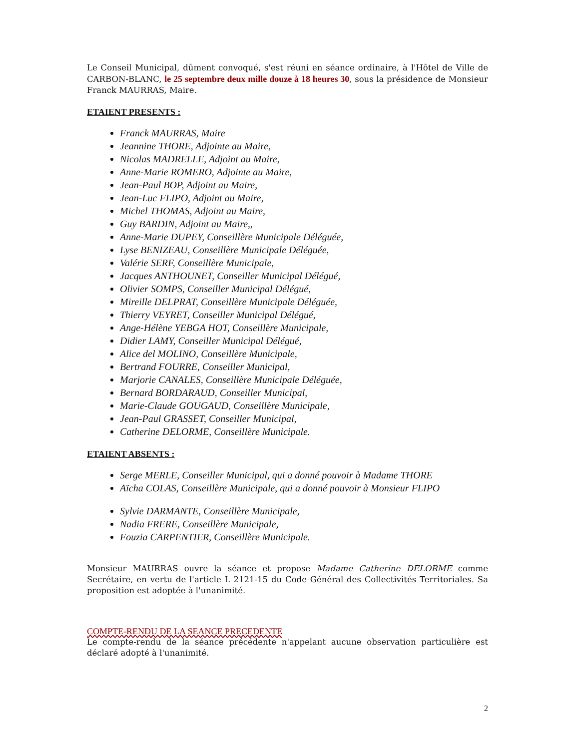Le Conseil Municipal, dûment convoqué, s'est réuni en séance ordinaire, à l'Hôtel de Ville de CARBON-BLANC, le 25 septembre deux mille douze à 18 heures 30, sous la présidence de Monsieur Franck MAURRAS, Maire.
ETAIENT PRESENTS :
Franck MAURRAS, Maire
Jeannine THORE, Adjointe au Maire,
Nicolas MADRELLE, Adjoint au Maire,
Anne-Marie ROMERO, Adjointe au Maire,
Jean-Paul BOP, Adjoint au Maire,
Jean-Luc FLIPO, Adjoint au Maire,
Michel THOMAS, Adjoint au Maire,
Guy BARDIN, Adjoint au Maire,,
Anne-Marie DUPEY, Conseillère Municipale Déléguée,
Lyse BENIZEAU, Conseillère Municipale Déléguée,
Valérie SERF, Conseillère Municipale,
Jacques ANTHOUNET, Conseiller Municipal Délégué,
Olivier SOMPS, Conseiller Municipal Délégué,
Mireille DELPRAT, Conseillère Municipale Déléguée,
Thierry VEYRET, Conseiller Municipal Délégué,
Ange-Hélène YEBGA HOT, Conseillère Municipale,
Didier LAMY, Conseiller Municipal Délégué,
Alice del MOLINO, Conseillère Municipale,
Bertrand FOURRE, Conseiller Municipal,
Marjorie CANALES, Conseillère Municipale Déléguée,
Bernard BORDARAUD, Conseiller Municipal,
Marie-Claude GOUGAUD, Conseillère Municipale,
Jean-Paul GRASSET, Conseiller Municipal,
Catherine DELORME, Conseillère Municipale.
ETAIENT ABSENTS :
Serge MERLE, Conseiller Municipal, qui a donné pouvoir à Madame THORE
Aïcha COLAS, Conseillère Municipale, qui a donné pouvoir à Monsieur FLIPO
Sylvie DARMANTE, Conseillère Municipale,
Nadia FRERE, Conseillère Municipale,
Fouzia CARPENTIER, Conseillère Municipale.
Monsieur MAURRAS ouvre la séance et propose Madame Catherine DELORME comme Secrétaire, en vertu de l'article L 2121-15 du Code Général des Collectivités Territoriales. Sa proposition est adoptée à l'unanimité.
COMPTE-RENDU DE LA SEANCE PRECEDENTE
Le compte-rendu de la séance précédente n'appelant aucune observation particulière est déclaré adopté à l'unanimité.
2